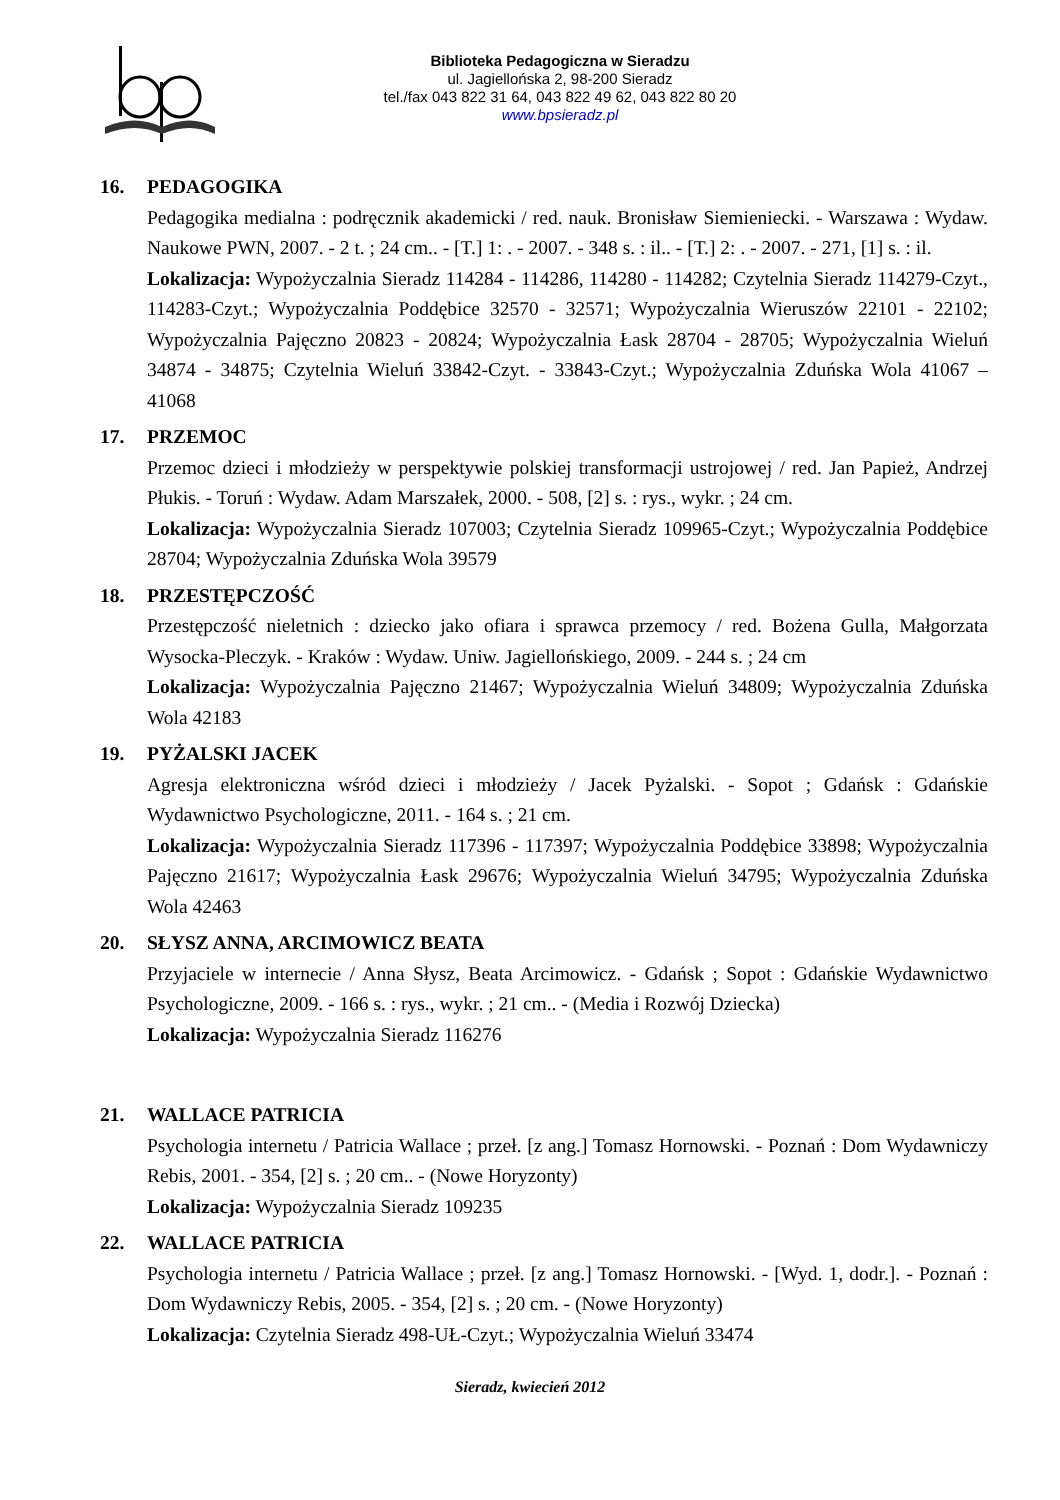Biblioteka Pedagogiczna w Sieradzu
ul. Jagiellońska 2, 98-200 Sieradz
tel./fax 043 822 31 64, 043 822 49 62, 043 822 80 20
www.bpsieradz.pl
16. PEDAGOGIKA
Pedagogika medialna : podręcznik akademicki / red. nauk. Bronisław Siemieniecki. - Warszawa : Wydaw. Naukowe PWN, 2007. - 2 t. ; 24 cm.. - [T.] 1: . - 2007. - 348 s. : il.. - [T.] 2: . - 2007. - 271, [1] s. : il.
Lokalizacja: Wypożyczalnia Sieradz 114284 - 114286, 114280 - 114282; Czytelnia Sieradz 114279-Czyt., 114283-Czyt.; Wypożyczalnia Poddębice 32570 - 32571; Wypożyczalnia Wieruszów 22101 - 22102; Wypożyczalnia Pajęczno 20823 - 20824; Wypożyczalnia Łask 28704 - 28705; Wypożyczalnia Wieluń 34874 - 34875; Czytelnia Wieluń 33842-Czyt. - 33843-Czyt.; Wypożyczalnia Zduńska Wola 41067 – 41068
17. PRZEMOC
Przemoc dzieci i młodzieży w perspektywie polskiej transformacji ustrojowej / red. Jan Papież, Andrzej Płukis. - Toruń : Wydaw. Adam Marszałek, 2000. - 508, [2] s. : rys., wykr. ; 24 cm.
Lokalizacja: Wypożyczalnia Sieradz 107003; Czytelnia Sieradz 109965-Czyt.; Wypożyczalnia Poddębice 28704; Wypożyczalnia Zduńska Wola 39579
18. PRZESTĘPCZOŚĆ
Przestępczość nieletnich : dziecko jako ofiara i sprawca przemocy / red. Bożena Gulla, Małgorzata Wysocka-Pleczyk. - Kraków : Wydaw. Uniw. Jagiellońskiego, 2009. - 244 s. ; 24 cm
Lokalizacja: Wypożyczalnia Pajęczno 21467; Wypożyczalnia Wieluń 34809; Wypożyczalnia Zduńska Wola 42183
19. PYŻALSKI JACEK
Agresja elektroniczna wśród dzieci i młodzieży / Jacek Pyżalski. - Sopot ; Gdańsk : Gdańskie Wydawnictwo Psychologiczne, 2011. - 164 s. ; 21 cm.
Lokalizacja: Wypożyczalnia Sieradz 117396 - 117397; Wypożyczalnia Poddębice 33898; Wypożyczalnia Pajęczno 21617; Wypożyczalnia Łask 29676; Wypożyczalnia Wieluń 34795; Wypożyczalnia Zduńska Wola 42463
20. SŁYSZ ANNA, ARCIMOWICZ BEATA
Przyjaciele w internecie / Anna Słysz, Beata Arcimowicz. - Gdańsk ; Sopot : Gdańskie Wydawnictwo Psychologiczne, 2009. - 166 s. : rys., wykr. ; 21 cm.. - (Media i Rozwój Dziecka)
Lokalizacja: Wypożyczalnia Sieradz 116276
21. WALLACE PATRICIA
Psychologia internetu / Patricia Wallace ; przeł. [z ang.] Tomasz Hornowski. - Poznań : Dom Wydawniczy Rebis, 2001. - 354, [2] s. ; 20 cm.. - (Nowe Horyzonty)
Lokalizacja: Wypożyczalnia Sieradz 109235
22. WALLACE PATRICIA
Psychologia internetu / Patricia Wallace ; przeł. [z ang.] Tomasz Hornowski. - [Wyd. 1, dodr.]. - Poznań : Dom Wydawniczy Rebis, 2005. - 354, [2] s. ; 20 cm. - (Nowe Horyzonty)
Lokalizacja: Czytelnia Sieradz 498-UŁ-Czyt.; Wypożyczalnia Wieluń 33474
Sieradz, kwiecień 2012